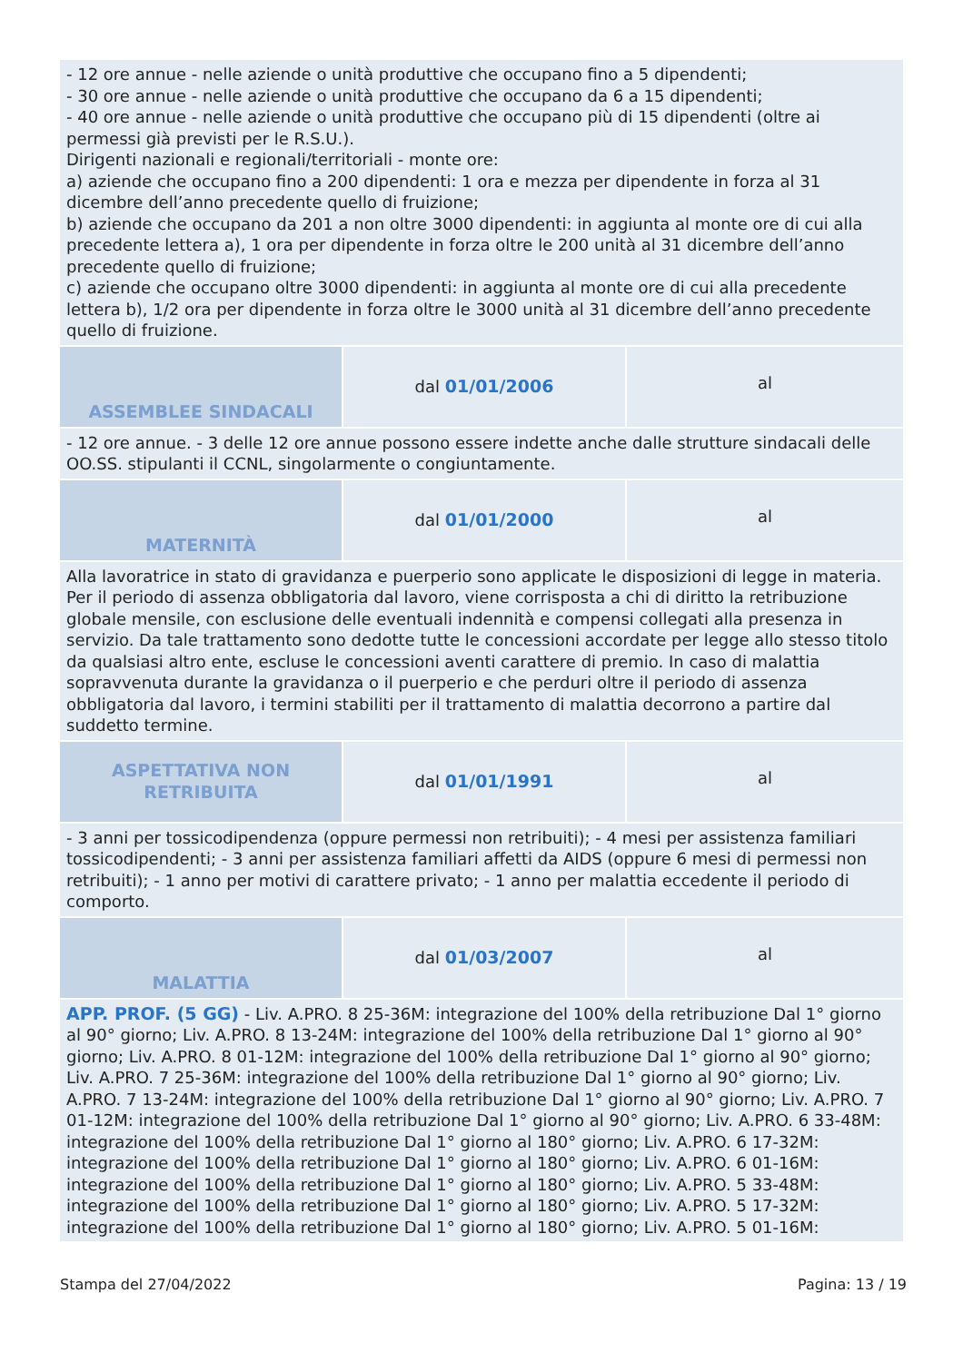| - 12 ore annue - nelle aziende o unità produttive che occupano fino a 5 dipendenti; - 30 ore annue - nelle aziende o unità produttive che occupano da 6 a 15 dipendenti; - 40 ore annue - nelle aziende o unità produttive che occupano più di 15 dipendenti (oltre ai permessi già previsti per le R.S.U.). Dirigenti nazionali e regionali/territoriali - monte ore: a) aziende che occupano fino a 200 dipendenti: 1 ora e mezza per dipendente in forza al 31 dicembre dell’anno precedente quello di fruizione; b) aziende che occupano da 201 a non oltre 3000 dipendenti: in aggiunta al monte ore di cui alla precedente lettera a), 1 ora per dipendente in forza oltre le 200 unità al 31 dicembre dell’anno precedente quello di fruizione; c) aziende che occupano oltre 3000 dipendenti: in aggiunta al monte ore di cui alla precedente lettera b), 1/2 ora per dipendente in forza oltre le 3000 unità al 31 dicembre dell’anno precedente quello di fruizione. | | |
| ASSEMBLEE SINDACALI | dal 01/01/2006 | al |
| - 12 ore annue. - 3 delle 12 ore annue possono essere indette anche dalle strutture sindacali delle OO.SS. stipulanti il CCNL, singolarmente o congiuntamente. | | |
| MATERNITÀ | dal 01/01/2000 | al |
| Alla lavoratrice in stato di gravidanza e puerperio sono applicate le disposizioni di legge in materia. Per il periodo di assenza obbligatoria dal lavoro, viene corrisposta a chi di diritto la retribuzione globale mensile, con esclusione delle eventuali indennità e compensi collegati alla presenza in servizio. Da tale trattamento sono dedotte tutte le concessioni accordate per legge allo stesso titolo da qualsiasi altro ente, escluse le concessioni aventi carattere di premio. In caso di malattia sopravvenuta durante la gravidanza o il puerperio e che perduri oltre il periodo di assenza obbligatoria dal lavoro, i termini stabiliti per il trattamento di malattia decorrono a partire dal suddetto termine. | | |
| ASPETTATIVA NON RETRIBUITA | dal 01/01/1991 | al |
| - 3 anni per tossicodipendenza (oppure permessi non retribuiti); - 4 mesi per assistenza familiari tossicodipendenti; - 3 anni per assistenza familiari affetti da AIDS (oppure 6 mesi di permessi non retribuiti); - 1 anno per motivi di carattere privato; - 1 anno per malattia eccedente il periodo di comporto. | | |
| MALATTIA | dal 01/03/2007 | al |
| APP. PROF. (5 GG) - Liv. A.PRO. 8 25-36M: integrazione del 100% della retribuzione Dal 1° giorno al 90° giorno; Liv. A.PRO. 8 13-24M: integrazione del 100% della retribuzione Dal 1° giorno al 90° giorno; Liv. A.PRO. 8 01-12M: integrazione del 100% della retribuzione Dal 1° giorno al 90° giorno; Liv. A.PRO. 7 25-36M: integrazione del 100% della retribuzione Dal 1° giorno al 90° giorno; Liv. A.PRO. 7 13-24M: integrazione del 100% della retribuzione Dal 1° giorno al 90° giorno; Liv. A.PRO. 7 01-12M: integrazione del 100% della retribuzione Dal 1° giorno al 90° giorno; Liv. A.PRO. 6 33-48M: integrazione del 100% della retribuzione Dal 1° giorno al 180° giorno; Liv. A.PRO. 6 17-32M: integrazione del 100% della retribuzione Dal 1° giorno al 180° giorno; Liv. A.PRO. 6 01-16M: integrazione del 100% della retribuzione Dal 1° giorno al 180° giorno; Liv. A.PRO. 5 33-48M: integrazione del 100% della retribuzione Dal 1° giorno al 180° giorno; Liv. A.PRO. 5 17-32M: integrazione del 100% della retribuzione Dal 1° giorno al 180° giorno; Liv. A.PRO. 5 01-16M: | | |
Stampa del 27/04/2022 Pagina: 13 / 19